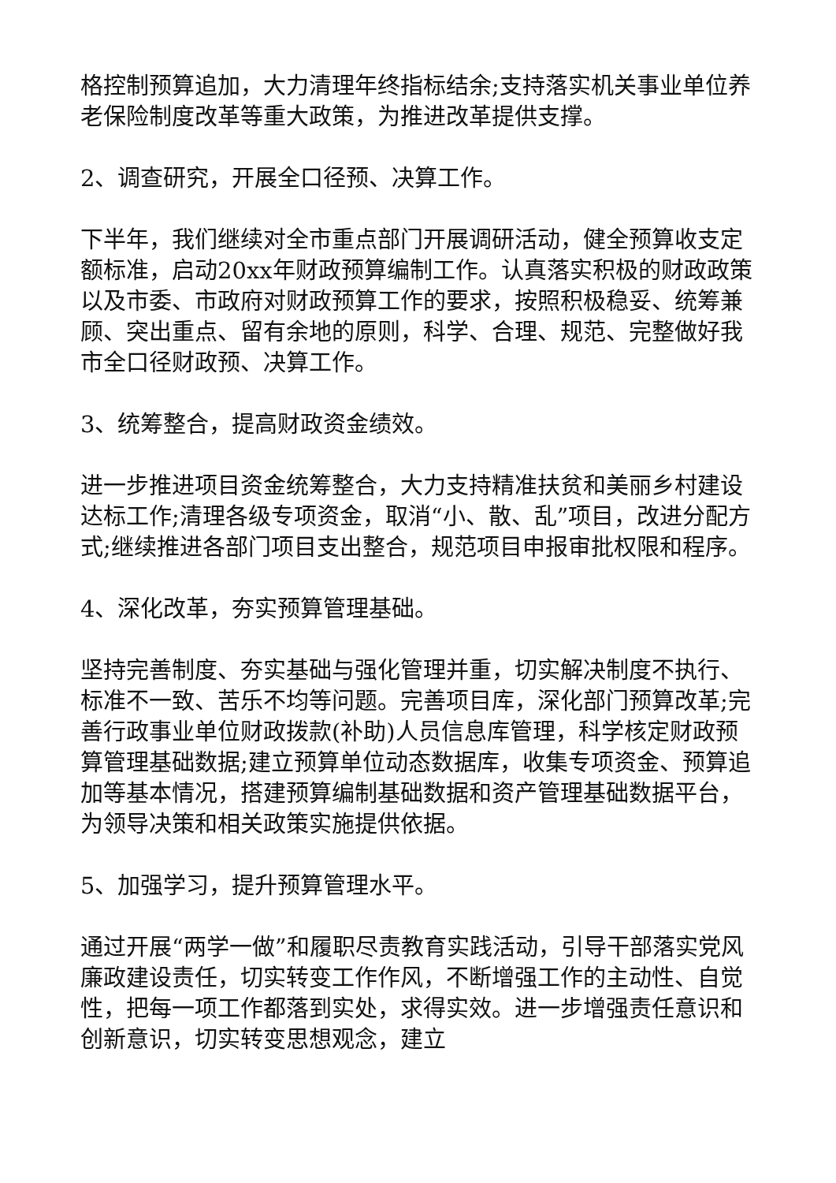格控制预算追加，大力清理年终指标结余;支持落实机关事业单位养老保险制度改革等重大政策，为推进改革提供支撑。
2、调查研究，开展全口径预、决算工作。
下半年，我们继续对全市重点部门开展调研活动，健全预算收支定额标准，启动20xx年财政预算编制工作。认真落实积极的财政政策以及市委、市政府对财政预算工作的要求，按照积极稳妥、统筹兼顾、突出重点、留有余地的原则，科学、合理、规范、完整做好我市全口径财政预、决算工作。
3、统筹整合，提高财政资金绩效。
进一步推进项目资金统筹整合，大力支持精准扶贫和美丽乡村建设达标工作;清理各级专项资金，取消“小、散、乱”项目，改进分配方式;继续推进各部门项目支出整合，规范项目申报审批权限和程序。
4、深化改革，夯实预算管理基础。
坚持完善制度、夯实基础与强化管理并重，切实解决制度不执行、标准不一致、苦乐不均等问题。完善项目库，深化部门预算改革;完善行政事业单位财政拨款(补助)人员信息库管理，科学核定财政预算管理基础数据;建立预算单位动态数据库，收集专项资金、预算追加等基本情况，搭建预算编制基础数据和资产管理基础数据平台，为领导决策和相关政策实施提供依据。
5、加强学习，提升预算管理水平。
通过开展“两学一做”和履职尽责教育实践活动，引导干部落实党风廉政建设责任，切实转变工作作风，不断增强工作的主动性、自觉性，把每一项工作都落到实处，求得实效。进一步增强责任意识和创新意识，切实转变思想观念，建立